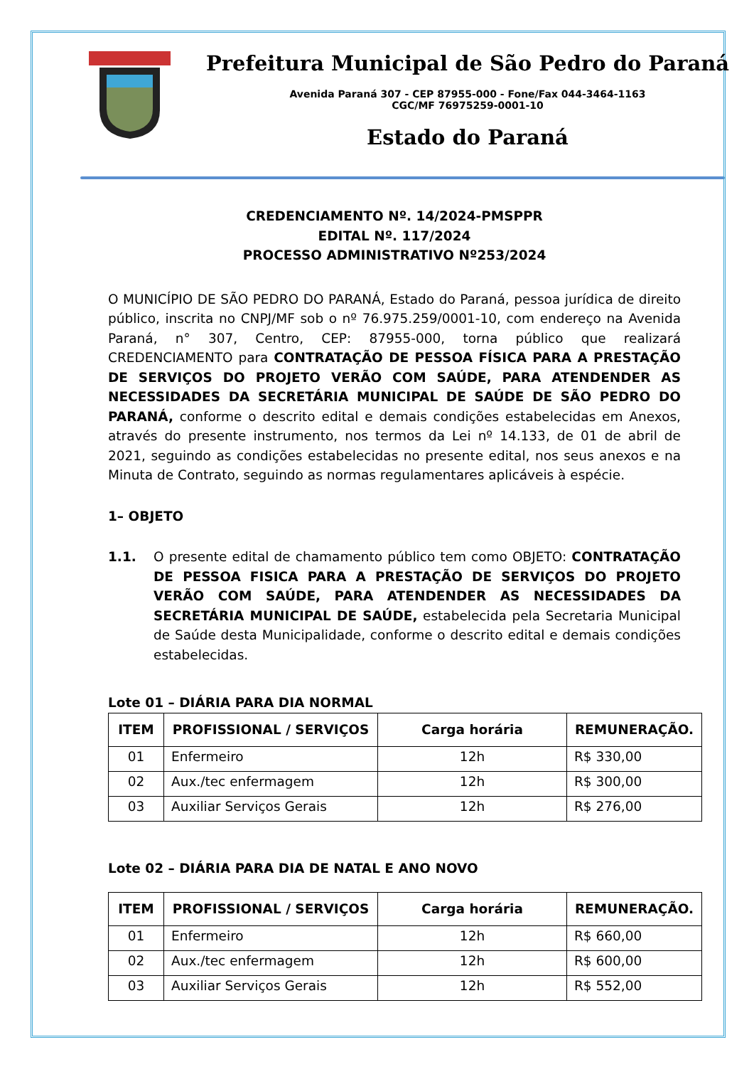Prefeitura Municipal de São Pedro do Paraná
Avenida Paraná 307 - CEP 87955-000 - Fone/Fax 044-3464-1163
CGC/MF 76975259-0001-10
Estado do Paraná
CREDENCIAMENTO Nº. 14/2024-PMSPPR
EDITAL Nº. 117/2024
PROCESSO ADMINISTRATIVO Nº253/2024
O MUNICÍPIO DE SÃO PEDRO DO PARANÁ, Estado do Paraná, pessoa jurídica de direito público, inscrita no CNPJ/MF sob o nº 76.975.259/0001-10, com endereço na Avenida Paraná, n° 307, Centro, CEP: 87955-000, torna público que realizará CREDENCIAMENTO para CONTRATAÇÃO DE PESSOA FÍSICA PARA A PRESTAÇÃO DE SERVIÇOS DO PROJETO VERÃO COM SAÚDE, PARA ATENDENDER AS NECESSIDADES DA SECRETÁRIA MUNICIPAL DE SAÚDE DE SÃO PEDRO DO PARANÁ, conforme o descrito edital e demais condições estabelecidas em Anexos, através do presente instrumento, nos termos da Lei nº 14.133, de 01 de abril de 2021, seguindo as condições estabelecidas no presente edital, nos seus anexos e na Minuta de Contrato, seguindo as normas regulamentares aplicáveis à espécie.
1– OBJETO
1.1. O presente edital de chamamento público tem como OBJETO: CONTRATAÇÃO DE PESSOA FISICA PARA A PRESTAÇÃO DE SERVIÇOS DO PROJETO VERÃO COM SAÚDE, PARA ATENDENDER AS NECESSIDADES DA SECRETÁRIA MUNICIPAL DE SAÚDE, estabelecida pela Secretaria Municipal de Saúde desta Municipalidade, conforme o descrito edital e demais condições estabelecidas.
Lote 01 – DIÁRIA PARA DIA NORMAL
| ITEM | PROFISSIONAL / SERVIÇOS | Carga horária | REMUNERAÇÃO. |
| --- | --- | --- | --- |
| 01 | Enfermeiro | 12h | R$ 330,00 |
| 02 | Aux./tec enfermagem | 12h | R$ 300,00 |
| 03 | Auxiliar Serviços Gerais | 12h | R$ 276,00 |
Lote 02 – DIÁRIA PARA DIA DE NATAL E ANO NOVO
| ITEM | PROFISSIONAL / SERVIÇOS | Carga horária | REMUNERAÇÃO. |
| --- | --- | --- | --- |
| 01 | Enfermeiro | 12h | R$ 660,00 |
| 02 | Aux./tec enfermagem | 12h | R$ 600,00 |
| 03 | Auxiliar Serviços Gerais | 12h | R$ 552,00 |